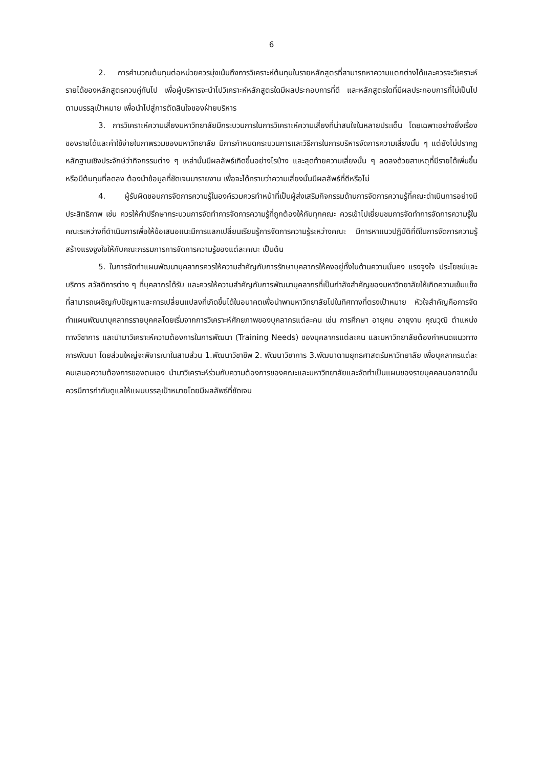6
2. การคำนวณต้นทุนต่อหน่วยควรมุ่งเน้นถึงการวิเคราะห์ต้นทุนในรายหลักสูตรที่สามารถหาความแตกต่างได้และควรจะวิเคราะห์รายได้ของหลักสูตรควบคู่กันไป เพื่อผู้บริหารจะนำไปวิเคราะห์หลักสูตรใดมีผลประกอบการที่ดี และหลักสูตรใดที่มีผลประกอบการที่ไม่เป็นไปตามบรรลุเป้าหมาย เพื่อนำไปสู่การตัดสินใจของฝ่ายบริหาร
3. การวิเคราะห์ความเสี่ยงมหาวิทยาลัยมีกระบวนการในการวิเคราะห์ความเสี่ยงที่น่าสนใจในหลายประเด็น โดยเฉพาะอย่างยิ่งเรื่องของรายได้และค่าใช้จ่ายในภาพรวมของมหาวิทยาลัย มีการกำหนดกระบวนการและวิธีการในการบริหารจัดการความเสี่ยงนั้น ๆ แต่ยังไม่ปรากฏหลักฐานเชิงประจักษ์ว่ากิจกรรมต่าง ๆ เหล่านั้นมีผลลัพธ์เกิดขึ้นอย่างไรบ้าง และสุดท้ายความเสี่ยงนั้น ๆ ลดลงด้วยสาเหตุที่มีรายได้เพิ่มขึ้นหรือมีต้นทุนที่ลดลง ต้องนำข้อมูลที่ชัดเจนมารายงาน เพื่อจะได้ทราบว่าความเสี่ยงนั้นมีผลลัพธ์ที่ดีหรือไม่
4. ผู้รับผิดชอบการจัดการความรู้ในองค์รวมควรทำหน้าที่เป็นผู้ส่งเสริมกิจกรรมด้านการจัดการความรู้ที่คณะดำเนินการอย่างมีประสิทธิภาพ เช่น ควรให้คำปรึกษากระบวนการจัดทำการจัดการความรู้ที่ถูกต้องให้กับทุกคณะ ควรเข้าไปเยี่ยมชมการจัดทำการจัดการความรู้ในคณะระหว่างที่ดำเนินการเพื่อให้ข้อเสนอแนะมีการแลกเปลี่ยนเรียนรู้การจัดการความรู้ระหว่างคณะ มีการหาแนวปฏิบัติที่ดีในการจัดการความรู้ สร้างแรงจูงใจให้กับคณะกรรมการการจัดการความรู้ของแต่ละคณะ เป็นต้น
5. ในการจัดทำแผนพัฒนาบุคลากรควรให้ความสำคัญกับการรักษาบุคลากรให้คงอยู่ทั้งในด้านความมั่นคง แรงจูงใจ ประโยชน์และบริการ สวัสดิการต่าง ๆ ที่บุคลากรได้รับ และควรให้ความสำคัญกับการพัฒนาบุคลากรที่เป็นกำลังสำคัญของมหาวิทยาลัยให้เกิดความเข้มแข็งที่สามารถเผชิญกับปัญหาและการเปลี่ยนแปลงที่เกิดขึ้นได้ในอนาคตเพื่อนำพามหาวิทยาลัยไปในทิศทางที่ตรงเป้าหมาย หัวใจสำคัญคือการจัดทำแผนพัฒนาบุคลากรรายบุคคลโดยเริ่มจากการวิเคราะห์ศักยภาพของบุคลากรแต่ละคน เช่น การศึกษา อายุคน อายุงาน คุณวุฒิ ตำแหน่งทางวิชาการ และนำมาวิเคราะห์ความต้องการในการพัฒนา (Training Needs) ของบุคลากรแต่ละคน และมหาวิทยาลัยต้องกำหนดแนวทางการพัฒนา โดยส่วนใหญ่จะพิจารณาในสามส่วน 1.พัฒนาวิชาชีพ 2. พัฒนาวิชาการ 3.พัฒนาตามยุทธศาสตร์มหาวิทยาลัย เพื่อบุคลากรแต่ละคนเสนอความต้องการของตนเอง นำมาวิเคราะห์ร่วมกับความต้องการของคณะและมหาวิทยาลัยและจัดทำเป็นแผนของรายบุคคลนอกจากนั้นควรมีการกำกับดูแลให้แผนบรรลุเป้าหมายโดยมีผลลัพธ์ที่ชัดเจน